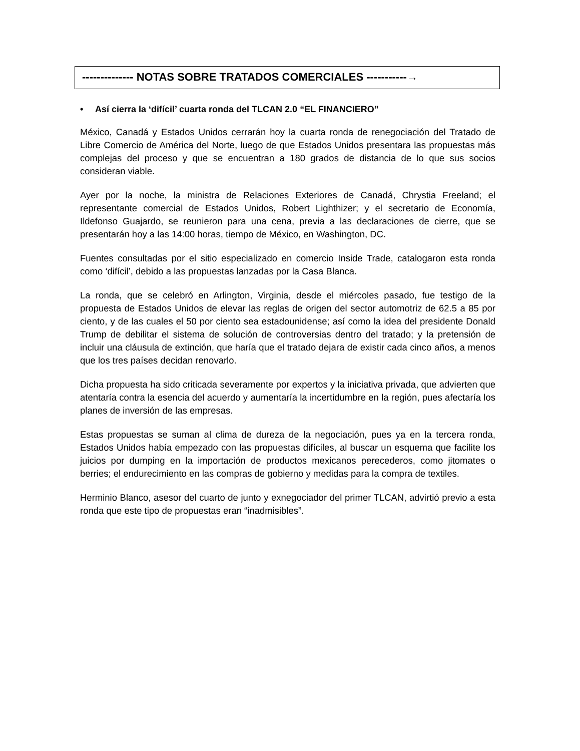-------------- NOTAS SOBRE TRATADOS COMERCIALES -----------→
• Así cierra la ‘difícil’ cuarta ronda del TLCAN 2.0 “EL FINANCIERO”
México, Canadá y Estados Unidos cerrarán hoy la cuarta ronda de renegociación del Tratado de Libre Comercio de América del Norte, luego de que Estados Unidos presentara las propuestas más complejas del proceso y que se encuentran a 180 grados de distancia de lo que sus socios consideran viable.
Ayer por la noche, la ministra de Relaciones Exteriores de Canadá, Chrystia Freeland; el representante comercial de Estados Unidos, Robert Lighthizer; y el secretario de Economía, Ildefonso Guajardo, se reunieron para una cena, previa a las declaraciones de cierre, que se presentarán hoy a las 14:00 horas, tiempo de México, en Washington, DC.
Fuentes consultadas por el sitio especializado en comercio Inside Trade, catalogaron esta ronda como ‘difícil’, debido a las propuestas lanzadas por la Casa Blanca.
La ronda, que se celebró en Arlington, Virginia, desde el miércoles pasado, fue testigo de la propuesta de Estados Unidos de elevar las reglas de origen del sector automotriz de 62.5 a 85 por ciento, y de las cuales el 50 por ciento sea estadounidense; así como la idea del presidente Donald Trump de debilitar el sistema de solución de controversias dentro del tratado; y la pretensión de incluir una cláusula de extinción, que haría que el tratado dejara de existir cada cinco años, a menos que los tres países decidan renovarlo.
Dicha propuesta ha sido criticada severamente por expertos y la iniciativa privada, que advierten que atentaría contra la esencia del acuerdo y aumentaría la incertidumbre en la región, pues afectaría los planes de inversión de las empresas.
Estas propuestas se suman al clima de dureza de la negociación, pues ya en la tercera ronda, Estados Unidos había empezado con las propuestas difíciles, al buscar un esquema que facilite los juicios por dumping en la importación de productos mexicanos perecederos, como jitomates o berries; el endurecimiento en las compras de gobierno y medidas para la compra de textiles.
Herminio Blanco, asesor del cuarto de junto y exnegociador del primer TLCAN, advirtió previo a esta ronda que este tipo de propuestas eran “inadmisibles”.